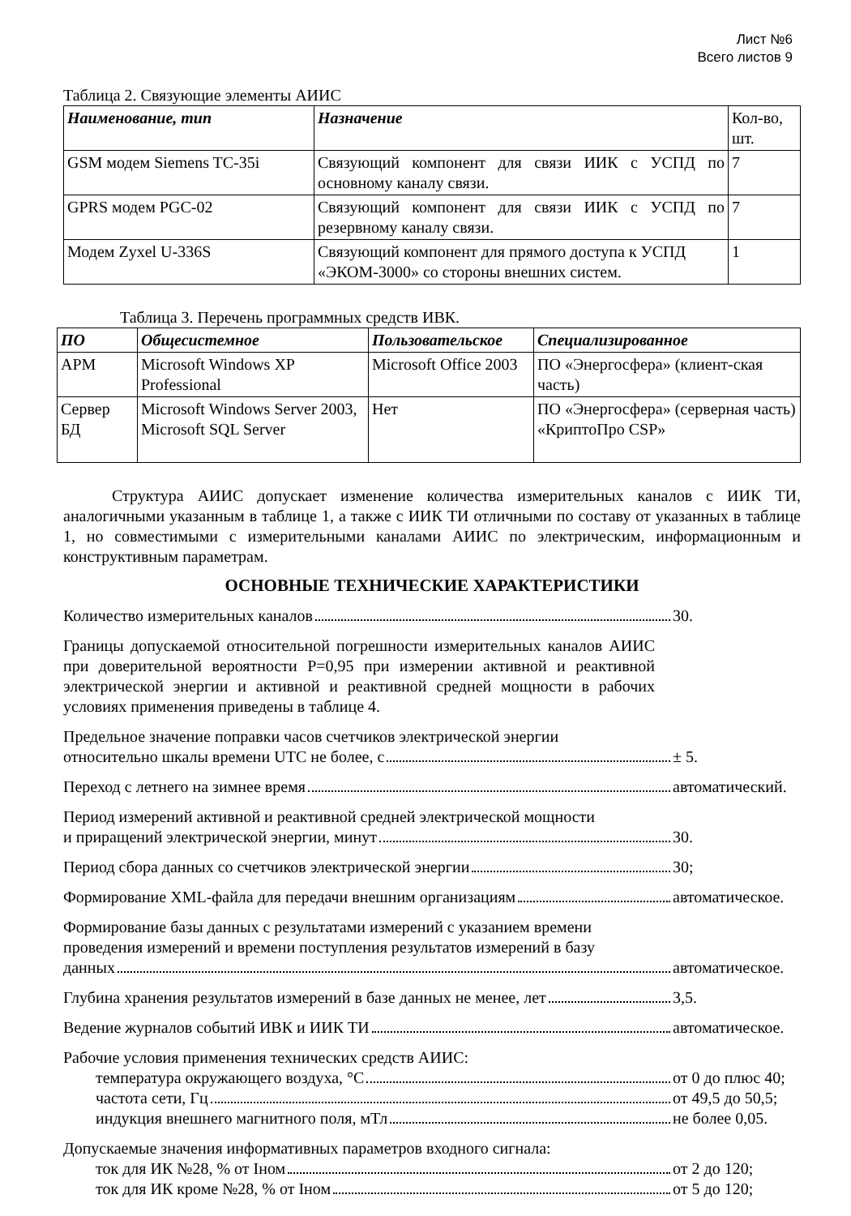Лист №6
Всего листов 9
Таблица 2. Связующие элементы АИИС
| Наименование, тип | Назначение | Кол-во, шт. |
| --- | --- | --- |
| GSM модем Siemens TC-35i | Связующий компонент для связи ИИК с УСПД по основному каналу связи. | 7 |
| GPRS модем PGC-02 | Связующий компонент для связи ИИК с УСПД по резервному каналу связи. | 7 |
| Модем Zyxel U-336S | Связующий компонент для прямого доступа к УСПД «ЭКОМ-3000» со стороны внешних систем. | 1 |
Таблица 3. Перечень программных средств ИВК.
| ПО | Общесистемное | Пользовательское | Специализированное |
| --- | --- | --- | --- |
| АРМ | Microsoft Windows XP Professional | Microsoft Office 2003 | ПО «Энергосфера» (клиент-ская часть) |
| Сервер БД | Microsoft Windows Server 2003, Microsoft SQL Server | Нет | ПО «Энергосфера» (серверная часть) «КриптоПро CSP» |
Структура АИИС допускает изменение количества измерительных каналов с ИИК ТИ, аналогичными указанным в таблице 1, а также с ИИК ТИ отличными по составу от указанных в таблице 1, но совместимыми с измерительными каналами АИИС по электрическим, информационным и конструктивным параметрам.
ОСНОВНЫЕ ТЕХНИЧЕСКИЕ ХАРАКТЕРИСТИКИ
Количество измерительных каналов 30.
Границы допускаемой относительной погрешности измерительных каналов АИИС при доверительной вероятности P=0,95 при измерении активной и реактивной электрической энергии и активной и реактивной средней мощности в рабочих условиях применения приведены в таблице 4.
Предельное значение поправки часов счетчиков электрической энергии
относительно шкалы времени UTC не более, с ± 5.
Переход с летнего на зимнее время автоматический.
Период измерений активной и реактивной средней электрической мощности
и приращений электрической энергии, минут 30.
Период сбора данных со счетчиков электрической энергии 30;
Формирование XML-файла для передачи внешним организациям автоматическое.
Формирование базы данных с результатами измерений с указанием времени
проведения измерений и времени поступления результатов измерений в базу
данных автоматическое.
Глубина хранения результатов измерений в базе данных не менее, лет 3,5.
Ведение журналов событий ИВК и ИИК ТИ автоматическое.
Рабочие условия применения технических средств АИИС:
температура окружающего воздуха, °С от 0 до плюс 40;
частота сети, Гц от 49,5 до 50,5;
индукция внешнего магнитного поля, мТл не более 0,05.
Допускаемые значения информативных параметров входного сигнала:
ток для ИК №28, % от Iном от 2 до 120;
ток для ИК кроме №28, % от Iном от 5 до 120;